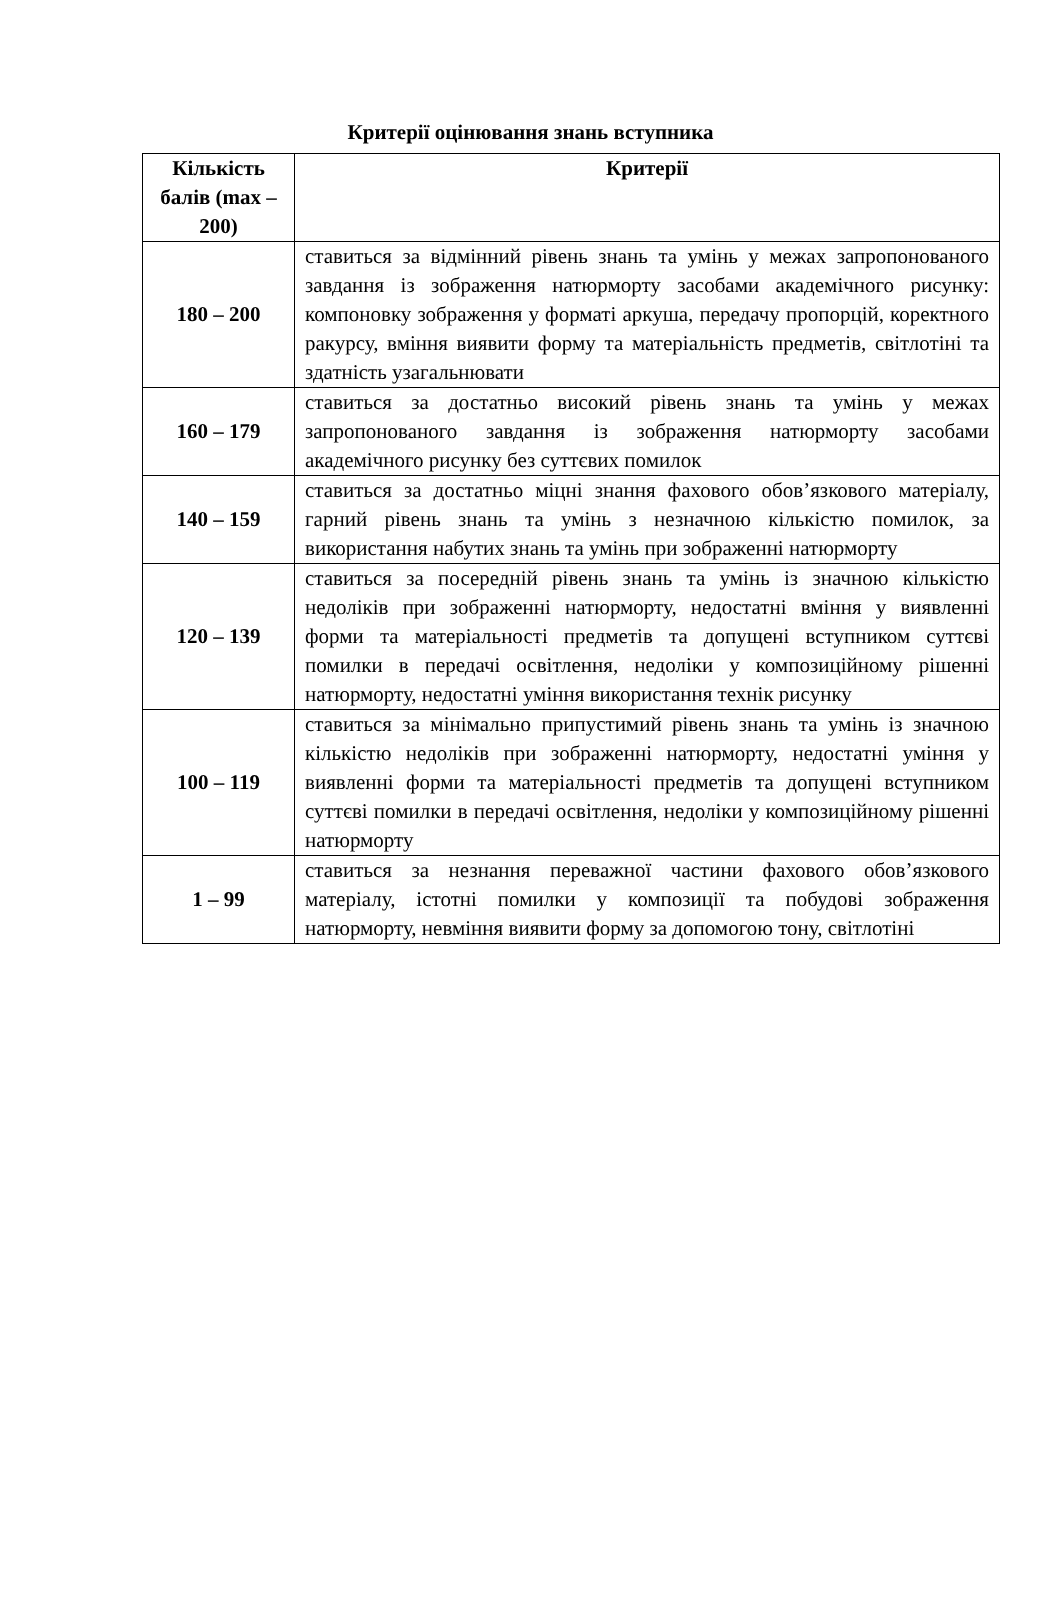Критерії оцінювання знань вступника
| Кількість балів (max – 200) | Критерії |
| --- | --- |
| 180 – 200 | ставиться за відмінний рівень знань та умінь у межах запропонованого завдання із зображення натюрморту засобами академічного рисунку: компоновку зображення у форматі аркуша, передачу пропорцій, коректного ракурсу, вміння виявити форму та матеріальність предметів, світлотіні та здатність узагальнювати |
| 160 – 179 | ставиться за достатньо високий рівень знань та умінь у межах запропонованого завдання із зображення натюрморту засобами академічного рисунку без суттєвих помилок |
| 140 – 159 | ставиться за достатньо міцні знання фахового обов’язкового матеріалу, гарний рівень знань та умінь з незначною кількістю помилок, за використання набутих знань та умінь при зображенні натюрморту |
| 120 – 139 | ставиться за посередній рівень знань та умінь із значною кількістю недоліків при зображенні натюрморту, недостатні вміння у виявленні форми та матеріальності предметів та допущені вступником суттєві помилки в передачі освітлення, недоліки у композиційному рішенні натюрморту, недостатні уміння використання технік рисунку |
| 100 – 119 | ставиться за мінімально припустимий рівень знань та умінь із значною кількістю недоліків при зображенні натюрморту, недостатні уміння у виявленні форми та матеріальності предметів та допущені вступником суттєві помилки в передачі освітлення, недоліки у композиційному рішенні натюрморту |
| 1 – 99 | ставиться за незнання переважної частини фахового обов’язкового матеріалу, істотні помилки у композиції та побудові зображення натюрморту, невміння виявити форму за допомогою тону, світлотіні |